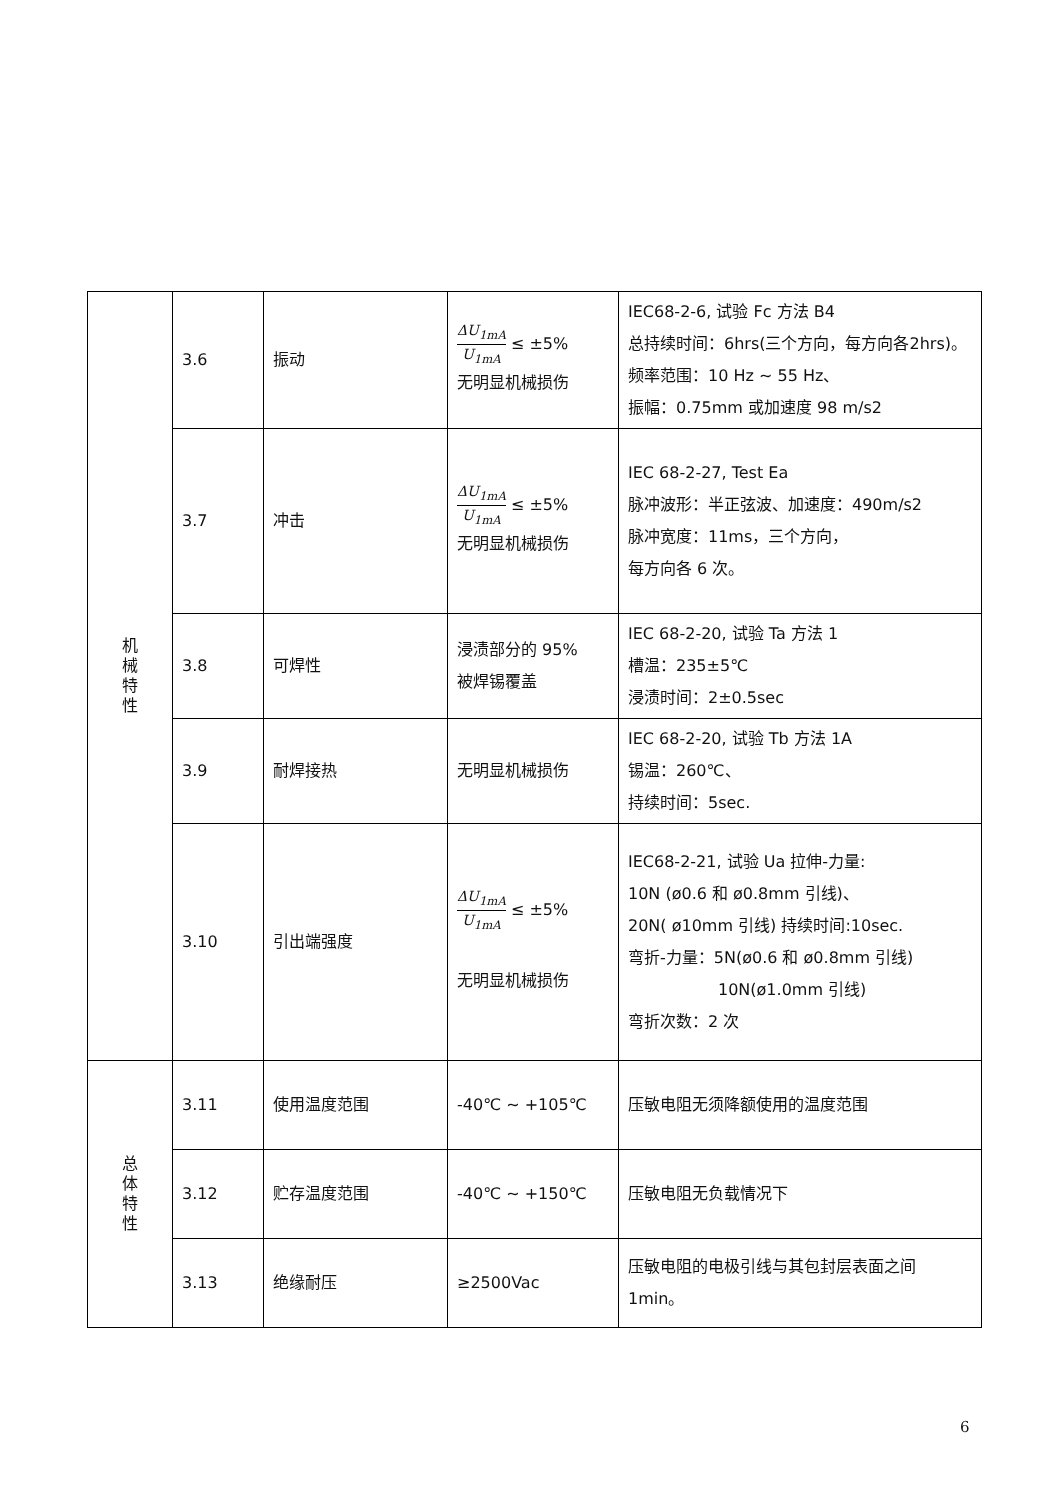| 机 械 特 性 | 3.6 | 振动 | ΔU<sub>1mA</sub> U<sub>1mA</sub> ≤ ±5% 无明显机械损伤 | IEC68-2-6, 试验 Fc 方法 B4 总持续时间：6hrs(三个方向，每方向各2hrs)。频率范围：10 Hz ~ 55 Hz、 振幅：0.75mm 或加速度 98 m/s2 |
| | 3.7 | 冲击 | ΔU<sub>1mA</sub> U<sub>1mA</sub> ≤ ±5% 无明显机械损伤 | IEC 68-2-27, Test Ea 脉冲波形：半正弦波、加速度：490m/s2 脉冲宽度：11ms，三个方向， 每方向各 6 次。 |
| | 3.8 | 可焊性 | 浸渍部分的 95% 被焊锡覆盖 | IEC 68-2-20, 试验 Ta 方法 1 槽温：235±5℃ 浸渍时间：2±0.5sec |
| | 3.9 | 耐焊接热 | 无明显机械损伤 | IEC 68-2-20, 试验 Tb 方法 1A 锡温：260℃、 持续时间：5sec. |
| | 3.10 | 引出端强度 | ΔU<sub>1mA</sub> U<sub>1mA</sub> ≤ ±5% 无明显机械损伤 | IEC68-2-21, 试验 Ua 拉伸-力量: 10N (ø0.6 和 ø0.8mm 引线)、 20N( ø10mm 引线) 持续时间:10sec. 弯折-力量：5N(ø0.6 和 ø0.8mm 引线) 10N(ø1.0mm 引线) 弯折次数：2 次 |
| 总 体 特 性 | 3.11 | 使用温度范围 | -40℃ ~ +105℃ | 压敏电阻无须降额使用的温度范围 |
| | 3.12 | 贮存温度范围 | -40℃ ~ +150℃ | 压敏电阻无负载情况下 |
| | 3.13 | 绝缘耐压 | ≥2500Vac | 压敏电阻的电极引线与其包封层表面之间 1min。 |
6